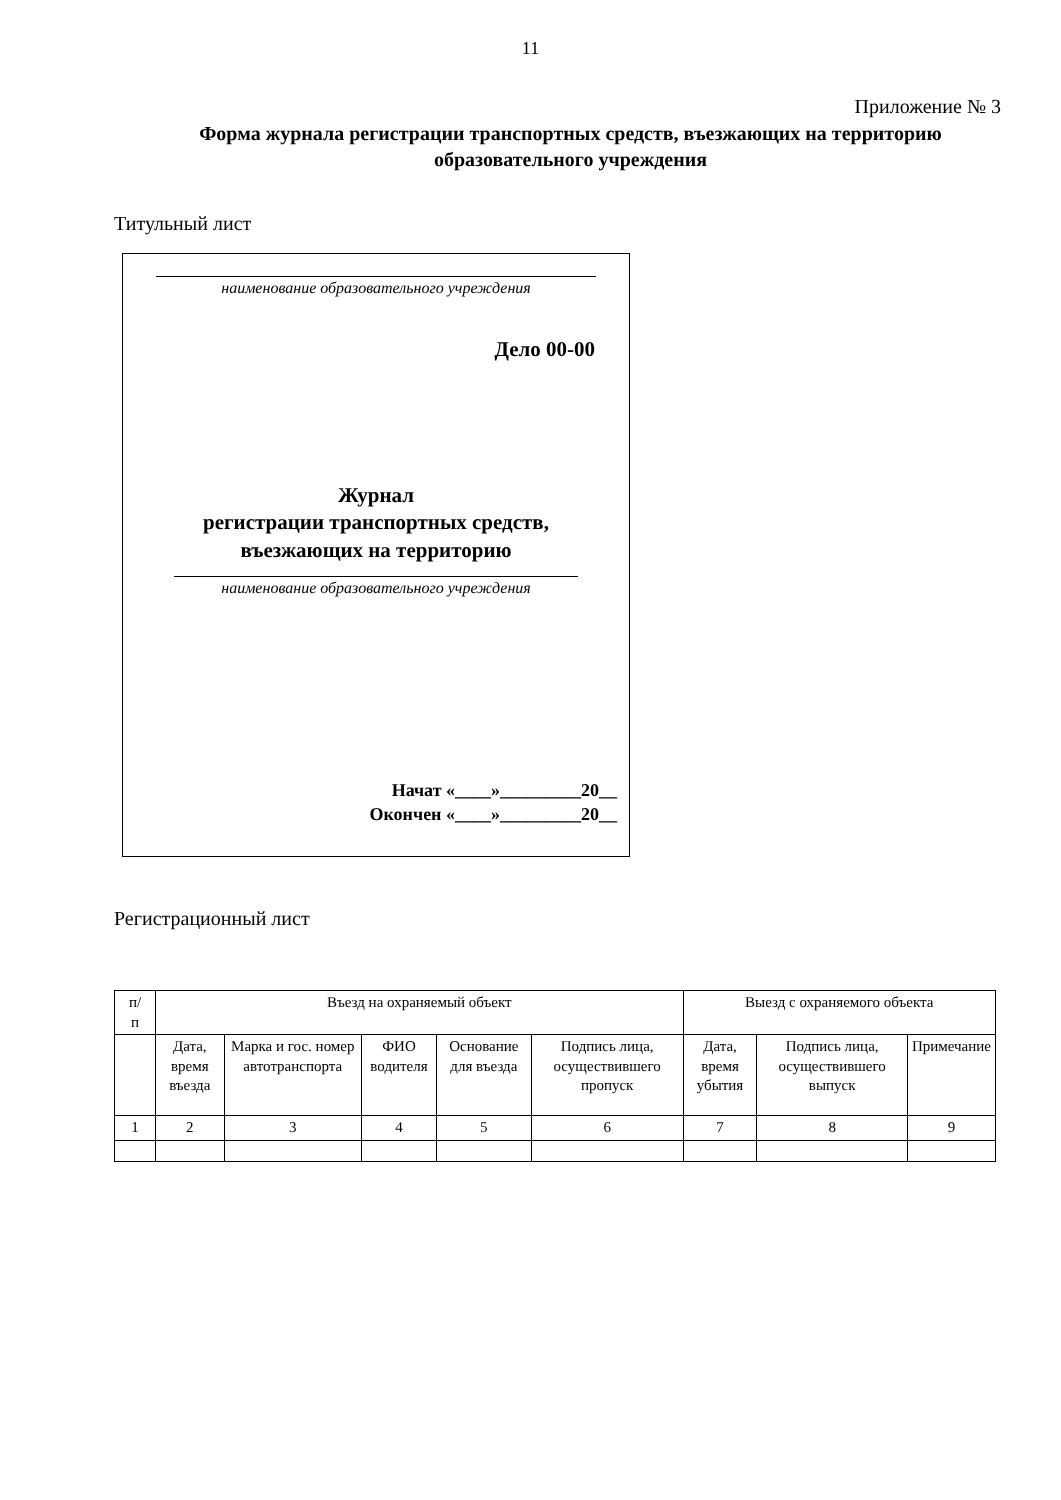11
Приложение № 3
Форма журнала регистрации транспортных средств, въезжающих на территорию образовательного учреждения
Титульный лист
наименование образовательного учреждения
Дело 00-00
Журнал
регистрации транспортных средств,
въезжающих на территорию
наименование образовательного учреждения
Начат «____»_________20__
Окончен «____»_________20__
Регистрационный лист
| п/ п | Въезд на охраняемый объект | | | | | Выезд с охраняемого объекта | | |
| | Дата, время въезда | Марка и гос. номер автотранспорта | ФИО водителя | Основание для въезда | Подпись лица, осуществившего пропуск | Дата, время убытия | Подпись лица, осуществившего выпуск | Примечание |
| 1 | 2 | 3 | 4 | 5 | 6 | 7 | 8 | 9 |